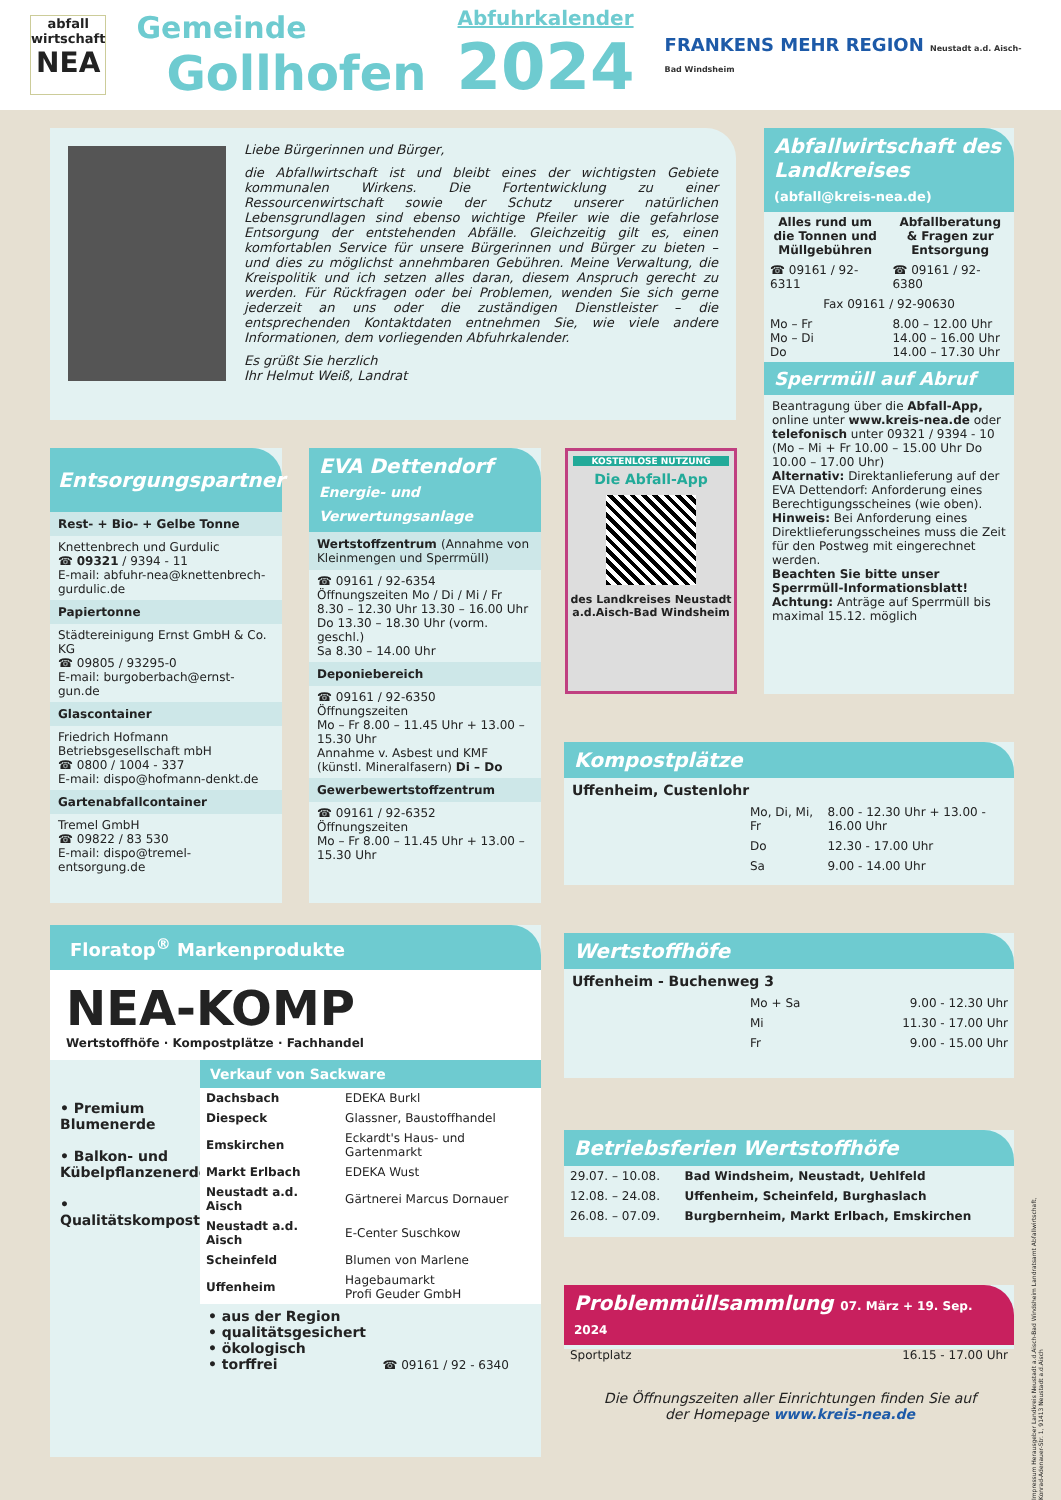abfall
wirtschaft
NEA
Gemeinde
Gollhofen
Abfuhrkalender
2024
FRANKENS MEHR REGION Neustadt a.d. Aisch-Bad Windsheim
Liebe Bürgerinnen und Bürger,
die Abfallwirtschaft ist und bleibt eines der wichtigsten Gebiete kommunalen Wirkens. Die Fortentwicklung zu einer Ressourcenwirtschaft sowie der Schutz unserer natürlichen Lebensgrundlagen sind ebenso wichtige Pfeiler wie die gefahrlose Entsorgung der entstehenden Abfälle. Gleichzeitig gilt es, einen komfortablen Service für unsere Bürgerinnen und Bürger zu bieten – und dies zu möglichst annehmbaren Gebühren. Meine Verwaltung, die Kreispolitik und ich setzen alles daran, diesem Anspruch gerecht zu werden. Für Rückfragen oder bei Problemen, wenden Sie sich gerne jederzeit an uns oder die zuständigen Dienstleister – die entsprechenden Kontaktdaten entnehmen Sie, wie viele andere Informationen, dem vorliegenden Abfuhrkalender.
Es grüßt Sie herzlich
Ihr Helmut Weiß, Landrat
Abfallwirtschaft des Landkreises
(abfall@kreis-nea.de)
| Alles rund um die Tonnen und Müllgebühren | Abfallberatung & Fragen zur Entsorgung |
| ☎ 09161 / 92-6311 | ☎ 09161 / 92-6380 |
| Fax 09161 / 92-90630 | |
| Mo – Fr Mo – Di Do | 8.00 – 12.00 Uhr 14.00 – 16.00 Uhr 14.00 – 17.30 Uhr |
Sperrmüll auf Abruf
Beantragung über die Abfall-App, online unter www.kreis-nea.de oder telefonisch unter 09321 / 9394 - 10 (Mo – Mi + Fr 10.00 – 15.00 Uhr Do 10.00 – 17.00 Uhr)
Alternativ: Direktanlieferung auf der EVA Dettendorf: Anforderung eines Berechtigungsscheines (wie oben).
Hinweis: Bei Anforderung eines Direktlieferungsscheines muss die Zeit für den Postweg mit eingerechnet werden.
Beachten Sie bitte unser Sperrmüll-Informationsblatt!
Achtung: Anträge auf Sperrmüll bis maximal 15.12. möglich
Entsorgungspartner
Rest- + Bio- + Gelbe Tonne
Knettenbrech und Gurdulic
☎ 09321 / 9394 - 11
E-mail: abfuhr-nea@knettenbrech-gurdulic.de
Papiertonne
Städtereinigung Ernst GmbH & Co. KG
☎ 09805 / 93295-0
E-mail: burgoberbach@ernst-gun.de
Glascontainer
Friedrich Hofmann Betriebsgesellschaft mbH
☎ 0800 / 1004 - 337
E-mail: dispo@hofmann-denkt.de
Gartenabfallcontainer
Tremel GmbH
☎ 09822 / 83 530
E-mail: dispo@tremel-entsorgung.de
EVA Dettendorf
Energie- und Verwertungsanlage
Wertstoffzentrum (Annahme von Kleinmengen und Sperrmüll)
☎ 09161 / 92-6354
Öffnungszeiten Mo / Di / Mi / Fr
8.30 – 12.30 Uhr 13.30 – 16.00 Uhr
Do 13.30 – 18.30 Uhr (vorm. geschl.)
Sa 8.30 – 14.00 Uhr
Deponiebereich
☎ 09161 / 92-6350
Öffnungszeiten
Mo – Fr 8.00 – 11.45 Uhr + 13.00 – 15.30 Uhr
Annahme v. Asbest und KMF (künstl. Mineralfasern) Di – Do
Gewerbewertstoffzentrum
☎ 09161 / 92-6352
Öffnungszeiten
Mo – Fr 8.00 – 11.45 Uhr + 13.00 – 15.30 Uhr
KOSTENLOSE NUTZUNG
Die Abfall-App
des Landkreises Neustadt a.d.Aisch-Bad Windsheim
Kompostplätze
Uffenheim, Custenlohr
| Mo, Di, Mi, Fr | 8.00 - 12.30 Uhr + 13.00 - 16.00 Uhr |
| Do | 12.30 - 17.00 Uhr |
| Sa | 9.00 - 14.00 Uhr |
Floratop<sup>®</sup> Markenprodukte
NEA-KOMP
Wertstoffhöfe · Kompostplätze · Fachhandel
• Premium Blumenerde
• Balkon- und Kübelpflanzenerde
• Qualitätskompost
Verkauf von Sackware
| Dachsbach | EDEKA Burkl |
| Diespeck | Glassner, Baustoffhandel |
| Emskirchen | Eckardt's Haus- und Gartenmarkt |
| Markt Erlbach | EDEKA Wust |
| Neustadt a.d. Aisch | Gärtnerei Marcus Dornauer |
| Neustadt a.d. Aisch | E-Center Suschkow |
| Scheinfeld | Blumen von Marlene |
| Uffenheim | Hagebaumarkt Profi Geuder GmbH |
• aus der Region
• qualitätsgesichert
• ökologisch
• torffrei ☎ 09161 / 92 - 6340
Wertstoffhöfe
Uffenheim - Buchenweg 3
| Mo + Sa | 9.00 - 12.30 Uhr |
| Mi | 11.30 - 17.00 Uhr |
| Fr | 9.00 - 15.00 Uhr |
Betriebsferien Wertstoffhöfe
| 29.07. – 10.08. | Bad Windsheim, Neustadt, Uehlfeld |
| 12.08. – 24.08. | Uffenheim, Scheinfeld, Burghaslach |
| 26.08. – 07.09. | Burgbernheim, Markt Erlbach, Emskirchen |
Problemmüllsammlung 07. März + 19. Sep. 2024
| Sportplatz | 16.15 - 17.00 Uhr |
Die Öffnungszeiten aller Einrichtungen finden Sie auf der Homepage www.kreis-nea.de
Impressum Herausgeber Landkreis Neustadt a.d.Aisch-Bad Windsheim Landratsamt Abfallwirtschaft, Konrad-Adenauer-Str. 1, 91413 Neustadt a.d.Aisch